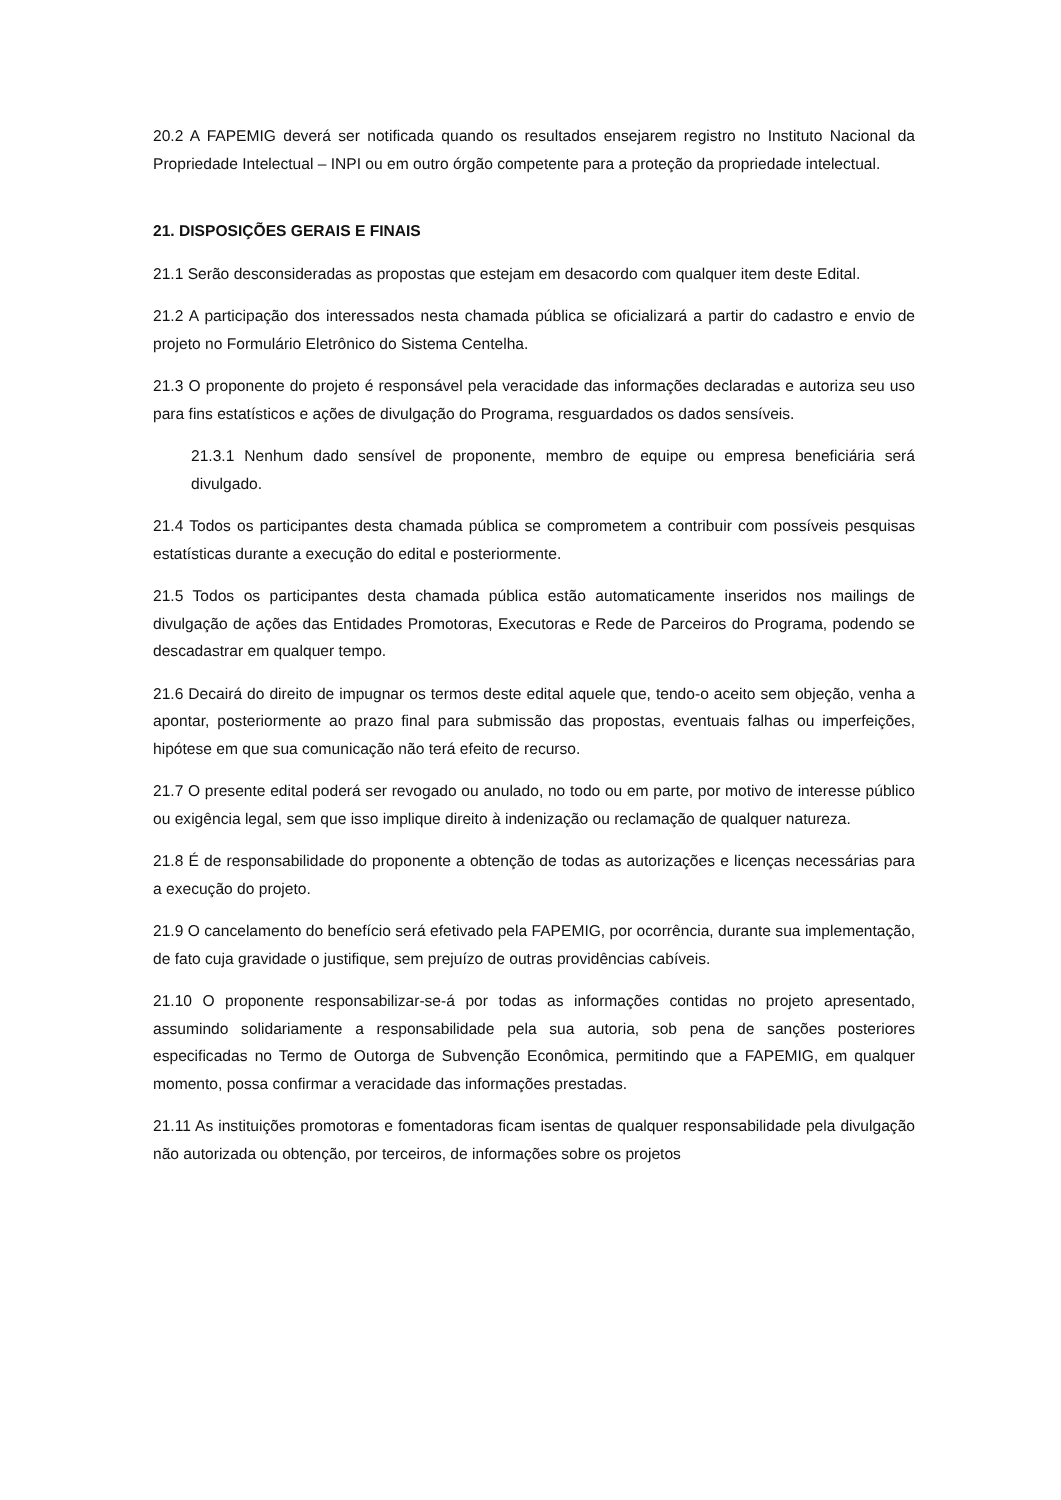20.2 A FAPEMIG deverá ser notificada quando os resultados ensejarem registro no Instituto Nacional da Propriedade Intelectual – INPI ou em outro órgão competente para a proteção da propriedade intelectual.
21. DISPOSIÇÕES GERAIS E FINAIS
21.1 Serão desconsideradas as propostas que estejam em desacordo com qualquer item deste Edital.
21.2 A participação dos interessados nesta chamada pública se oficializará a partir do cadastro e envio de projeto no Formulário Eletrônico do Sistema Centelha.
21.3 O proponente do projeto é responsável pela veracidade das informações declaradas e autoriza seu uso para fins estatísticos e ações de divulgação do Programa, resguardados os dados sensíveis.
21.3.1 Nenhum dado sensível de proponente, membro de equipe ou empresa beneficiária será divulgado.
21.4 Todos os participantes desta chamada pública se comprometem a contribuir com possíveis pesquisas estatísticas durante a execução do edital e posteriormente.
21.5 Todos os participantes desta chamada pública estão automaticamente inseridos nos mailings de divulgação de ações das Entidades Promotoras, Executoras e Rede de Parceiros do Programa, podendo se descadastrar em qualquer tempo.
21.6 Decairá do direito de impugnar os termos deste edital aquele que, tendo-o aceito sem objeção, venha a apontar, posteriormente ao prazo final para submissão das propostas, eventuais falhas ou imperfeições, hipótese em que sua comunicação não terá efeito de recurso.
21.7 O presente edital poderá ser revogado ou anulado, no todo ou em parte, por motivo de interesse público ou exigência legal, sem que isso implique direito à indenização ou reclamação de qualquer natureza.
21.8 É de responsabilidade do proponente a obtenção de todas as autorizações e licenças necessárias para a execução do projeto.
21.9 O cancelamento do benefício será efetivado pela FAPEMIG, por ocorrência, durante sua implementação, de fato cuja gravidade o justifique, sem prejuízo de outras providências cabíveis.
21.10 O proponente responsabilizar-se-á por todas as informações contidas no projeto apresentado, assumindo solidariamente a responsabilidade pela sua autoria, sob pena de sanções posteriores especificadas no Termo de Outorga de Subvenção Econômica, permitindo que a FAPEMIG, em qualquer momento, possa confirmar a veracidade das informações prestadas.
21.11 As instituições promotoras e fomentadoras ficam isentas de qualquer responsabilidade pela divulgação não autorizada ou obtenção, por terceiros, de informações sobre os projetos